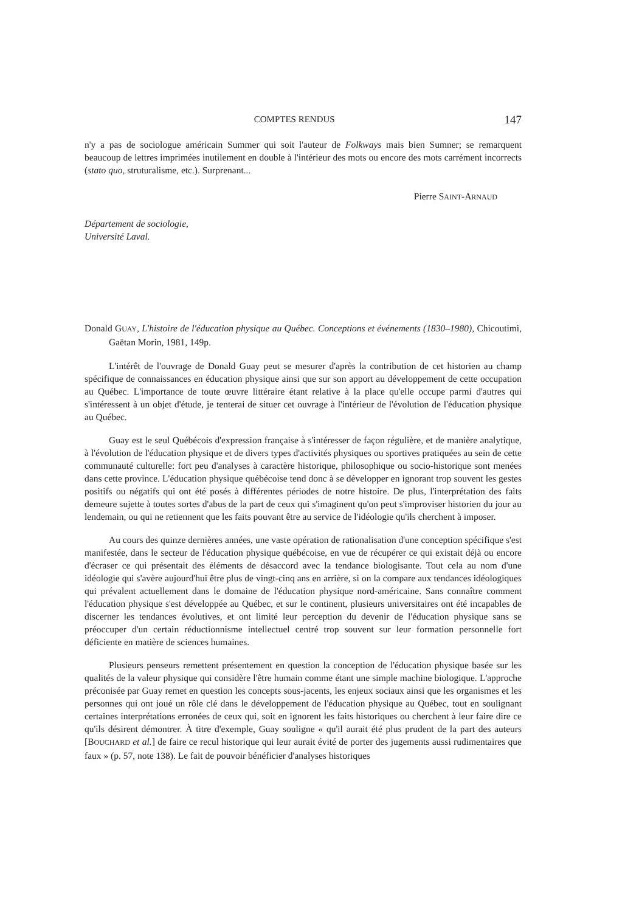COMPTES RENDUS 147
n'y a pas de sociologue américain Summer qui soit l'auteur de Folkways mais bien Sumner; se remarquent beaucoup de lettres imprimées inutilement en double à l'intérieur des mots ou encore des mots carrément incorrects (stato quo, struturalisme, etc.). Surprenant...
Pierre SAINT-ARNAUD
Département de sociologie,
Université Laval.
Donald GUAY, L'histoire de l'éducation physique au Québec. Conceptions et événements (1830–1980), Chicoutimi, Gaëtan Morin, 1981, 149p.
L'intérêt de l'ouvrage de Donald Guay peut se mesurer d'après la contribution de cet historien au champ spécifique de connaissances en éducation physique ainsi que sur son apport au développement de cette occupation au Québec. L'importance de toute œuvre littéraire étant relative à la place qu'elle occupe parmi d'autres qui s'intéressent à un objet d'étude, je tenterai de situer cet ouvrage à l'intérieur de l'évolution de l'éducation physique au Québec.
Guay est le seul Québécois d'expression française à s'intéresser de façon régulière, et de manière analytique, à l'évolution de l'éducation physique et de divers types d'activités physiques ou sportives pratiquées au sein de cette communauté culturelle: fort peu d'analyses à caractère historique, philosophique ou socio-historique sont menées dans cette province. L'éducation physique québécoise tend donc à se développer en ignorant trop souvent les gestes positifs ou négatifs qui ont été posés à différentes périodes de notre histoire. De plus, l'interprétation des faits demeure sujette à toutes sortes d'abus de la part de ceux qui s'imaginent qu'on peut s'improviser historien du jour au lendemain, ou qui ne retiennent que les faits pouvant être au service de l'idéologie qu'ils cherchent à imposer.
Au cours des quinze dernières années, une vaste opération de rationalisation d'une conception spécifique s'est manifestée, dans le secteur de l'éducation physique québécoise, en vue de récupérer ce qui existait déjà ou encore d'écraser ce qui présentait des éléments de désaccord avec la tendance biologisante. Tout cela au nom d'une idéologie qui s'avère aujourd'hui être plus de vingt-cinq ans en arrière, si on la compare aux tendances idéologiques qui prévalent actuellement dans le domaine de l'éducation physique nord-américaine. Sans connaître comment l'éducation physique s'est développée au Québec, et sur le continent, plusieurs universitaires ont été incapables de discerner les tendances évolutives, et ont limité leur perception du devenir de l'éducation physique sans se préoccuper d'un certain réductionnisme intellectuel centré trop souvent sur leur formation personnelle fort déficiente en matière de sciences humaines.
Plusieurs penseurs remettent présentement en question la conception de l'éducation physique basée sur les qualités de la valeur physique qui considère l'être humain comme étant une simple machine biologique. L'approche préconisée par Guay remet en question les concepts sous-jacents, les enjeux sociaux ainsi que les organismes et les personnes qui ont joué un rôle clé dans le développement de l'éducation physique au Québec, tout en soulignant certaines interprétations erronées de ceux qui, soit en ignorent les faits historiques ou cherchent à leur faire dire ce qu'ils désirent démontrer. À titre d'exemple, Guay souligne « qu'il aurait été plus prudent de la part des auteurs [BOUCHARD et al.] de faire ce recul historique qui leur aurait évité de porter des jugements aussi rudimentaires que faux » (p. 57, note 138). Le fait de pouvoir bénéficier d'analyses historiques